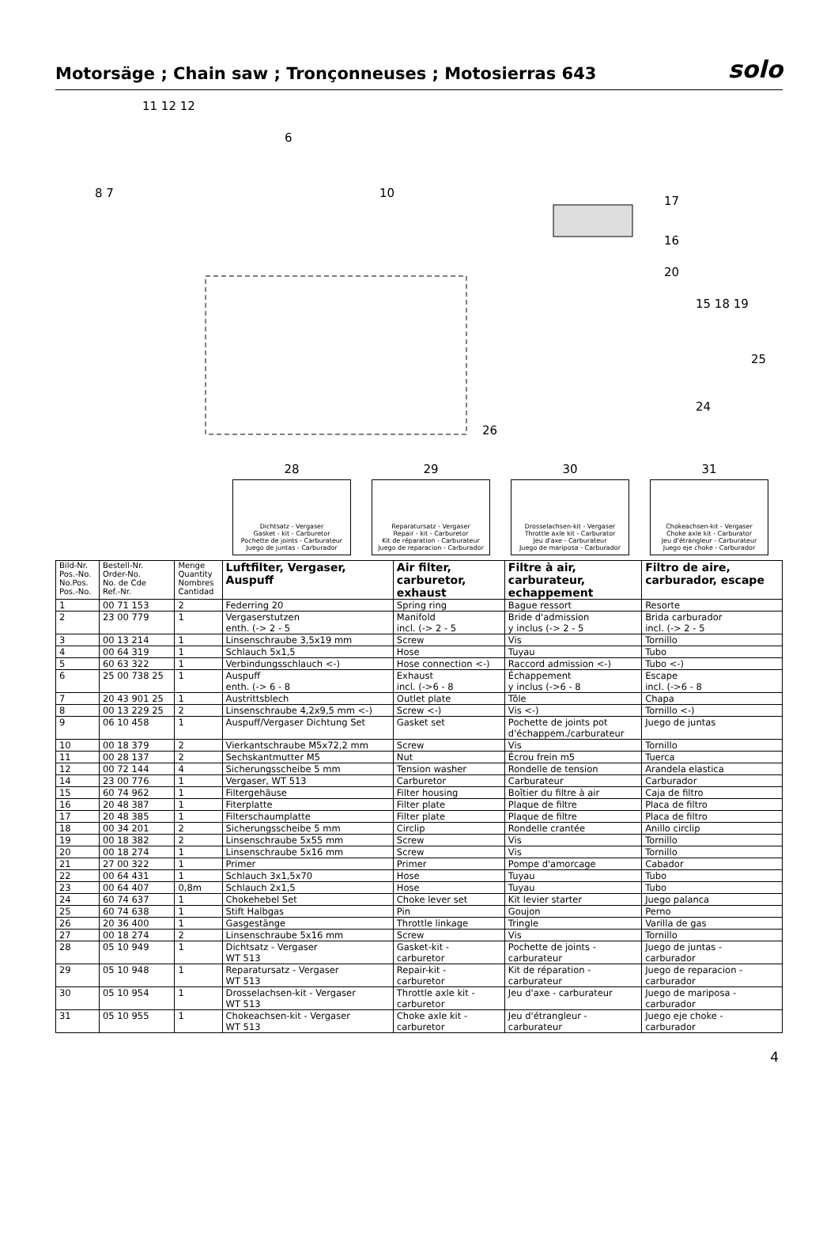Motorsäge ; Chain saw ; Tronçonneuses ; Motosierras 643
solo
11 12 12
6
10
17
16
20
15 18 19
25
24
26
8 7
28
Dichtsatz - Vergaser
Gasket - kit - Carburetor
Pochette de joints - Carburateur
Juego de juntas - Carburador
29
Reparatursatz - Vergaser
Repair - kit - Carburetor
Kit de réparation - Carburateur
Juego de reparacion - Carburador
30
Drosselachsen-kit - Vergaser
Throttle axle kit - Carburator
Jeu d'axe - Carburateur
Juego de mariposa - Carburador
31
Chokeachsen-kit - Vergaser
Choke axle kit - Carburator
Jeu d'étrangleur - Carburateur
Juego eje choke - Carburador
| Bild-Nr. Pos.-No. No.Pos. Pos.-No. | Bestell-Nr. Order-No. No. de Cde Ref.-Nr. | Menge Quantity Nombres Cantidad | Luftfilter, Vergaser, Auspuff | Air filter, carburetor, exhaust | Filtre à air, carburateur, echappement | Filtro de aire, carburador, escape |
| --- | --- | --- | --- | --- | --- | --- |
| 1 | 00 71 153 | 2 | Federring 20 | Spring ring | Bague ressort | Resorte |
| 2 | 23 00 779 | 1 | Vergaserstutzen enth. (-> 2 - 5 | Manifold incl. (-> 2 - 5 | Bride d'admission y inclus (-> 2 - 5 | Brida carburador incl. (-> 2 - 5 |
| 3 | 00 13 214 | 1 | Linsenschraube 3,5x19 mm | Screw | Vis | Tornillo |
| 4 | 00 64 319 | 1 | Schlauch 5x1,5 | Hose | Tuyau | Tubo |
| 5 | 60 63 322 | 1 | Verbindungsschlauch <-) | Hose connection <-) | Raccord admission <-) | Tubo <-) |
| 6 | 25 00 738 25 | 1 | Auspuff enth. (-> 6 - 8 | Exhaust incl. (->6 - 8 | Échappement y inclus (->6 - 8 | Escape incl. (->6 - 8 |
| 7 | 20 43 901 25 | 1 | Austrittsblech | Outlet plate | Tôle | Chapa |
| 8 | 00 13 229 25 | 2 | Linsenschraube 4,2x9,5 mm <-) | Screw <-) | Vis <-) | Tornillo <-) |
| 9 | 06 10 458 | 1 | Auspuff/Vergaser Dichtung Set | Gasket set | Pochette de joints pot d'échappem./carburateur | Juego de juntas |
| 10 | 00 18 379 | 2 | Vierkantschraube M5x72,2 mm | Screw | Vis | Tornillo |
| 11 | 00 28 137 | 2 | Sechskantmutter M5 | Nut | Écrou frein m5 | Tuerca |
| 12 | 00 72 144 | 4 | Sicherungsscheibe 5 mm | Tension washer | Rondelle de tension | Arandela elastica |
| 14 | 23 00 776 | 1 | Vergaser, WT 513 | Carburetor | Carburateur | Carburador |
| 15 | 60 74 962 | 1 | Filtergehäuse | Filter housing | Boîtier du filtre à air | Caja de filtro |
| 16 | 20 48 387 | 1 | Fiterplatte | Filter plate | Plaque de filtre | Placa de filtro |
| 17 | 20 48 385 | 1 | Filterschaumplatte | Filter plate | Plaque de filtre | Placa de filtro |
| 18 | 00 34 201 | 2 | Sicherungsscheibe 5 mm | Circlip | Rondelle crantée | Anillo circlip |
| 19 | 00 18 382 | 2 | Linsenschraube 5x55 mm | Screw | Vis | Tornillo |
| 20 | 00 18 274 | 1 | Linsenschraube 5x16 mm | Screw | Vis | Tornillo |
| 21 | 27 00 322 | 1 | Primer | Primer | Pompe d'amorcage | Cabador |
| 22 | 00 64 431 | 1 | Schlauch 3x1,5x70 | Hose | Tuyau | Tubo |
| 23 | 00 64 407 | 0,8m | Schlauch 2x1,5 | Hose | Tuyau | Tubo |
| 24 | 60 74 637 | 1 | Chokehebel Set | Choke lever set | Kit levier starter | Juego palanca |
| 25 | 60 74 638 | 1 | Stift Halbgas | Pin | Goujon | Perno |
| 26 | 20 36 400 | 1 | Gasgestänge | Throttle linkage | Tringle | Varilla de gas |
| 27 | 00 18 274 | 2 | Linsenschraube 5x16 mm | Screw | Vis | Tornillo |
| 28 | 05 10 949 | 1 | Dichtsatz - Vergaser WT 513 | Gasket-kit - carburetor | Pochette de joints - carburateur | Juego de juntas - carburador |
| 29 | 05 10 948 | 1 | Reparatursatz - Vergaser WT 513 | Repair-kit - carburetor | Kit de réparation - carburateur | Juego de reparacion - carburador |
| 30 | 05 10 954 | 1 | Drosselachsen-kit - Vergaser WT 513 | Throttle axle kit - carburetor | Jeu d'axe - carburateur | Juego de mariposa - carburador |
| 31 | 05 10 955 | 1 | Chokeachsen-kit - Vergaser WT 513 | Choke axle kit - carburetor | Jeu d'étrangleur - carburateur | Juego eje choke - carburador |
4